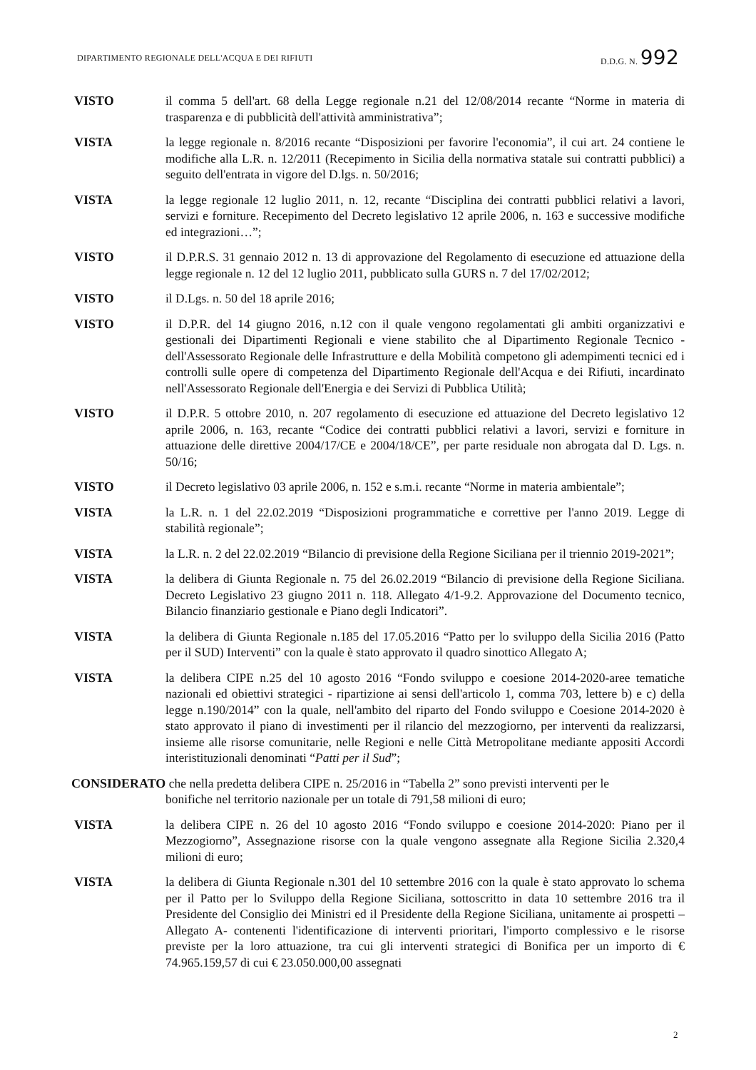DIPARTIMENTO REGIONALE DELL'ACQUA E DEI RIFIUTI D.D.G. N. 992
VISTO il comma 5 dell'art. 68 della Legge regionale n.21 del 12/08/2014 recante “Norme in materia di trasparenza e di pubblicità dell'attività amministrativa”;
VISTA la legge regionale n. 8/2016 recante “Disposizioni per favorire l'economia”, il cui art. 24 contiene le modifiche alla L.R. n. 12/2011 (Recepimento in Sicilia della normativa statale sui contratti pubblici) a seguito dell'entrata in vigore del D.lgs. n. 50/2016;
VISTA la legge regionale 12 luglio 2011, n. 12, recante “Disciplina dei contratti pubblici relativi a lavori, servizi e forniture. Recepimento del Decreto legislativo 12 aprile 2006, n. 163 e successive modifiche ed integrazioni…”;
VISTO il D.P.R.S. 31 gennaio 2012 n. 13 di approvazione del Regolamento di esecuzione ed attuazione della legge regionale n. 12 del 12 luglio 2011, pubblicato sulla GURS n. 7 del 17/02/2012;
VISTO il D.Lgs. n. 50 del 18 aprile 2016;
VISTO il D.P.R. del 14 giugno 2016, n.12 con il quale vengono regolamentati gli ambiti organizzativi e gestionali dei Dipartimenti Regionali e viene stabilito che al Dipartimento Regionale Tecnico - dell'Assessorato Regionale delle Infrastrutture e della Mobilità competono gli adempimenti tecnici ed i controlli sulle opere di competenza del Dipartimento Regionale dell'Acqua e dei Rifiuti, incardinato nell'Assessorato Regionale dell'Energia e dei Servizi di Pubblica Utilità;
VISTO il D.P.R. 5 ottobre 2010, n. 207 regolamento di esecuzione ed attuazione del Decreto legislativo 12 aprile 2006, n. 163, recante “Codice dei contratti pubblici relativi a lavori, servizi e forniture in attuazione delle direttive 2004/17/CE e 2004/18/CE”, per parte residuale non abrogata dal D. Lgs. n. 50/16;
VISTO il Decreto legislativo 03 aprile 2006, n. 152 e s.m.i. recante “Norme in materia ambientale”;
VISTA la L.R. n. 1 del 22.02.2019 “Disposizioni programmatiche e correttive per l'anno 2019. Legge di stabilità regionale”;
VISTA la L.R. n. 2 del 22.02.2019 “Bilancio di previsione della Regione Siciliana per il triennio 2019-2021”;
VISTA la delibera di Giunta Regionale n. 75 del 26.02.2019 “Bilancio di previsione della Regione Siciliana. Decreto Legislativo 23 giugno 2011 n. 118. Allegato 4/1-9.2. Approvazione del Documento tecnico, Bilancio finanziario gestionale e Piano degli Indicatori”.
VISTA la delibera di Giunta Regionale n.185 del 17.05.2016 “Patto per lo sviluppo della Sicilia 2016 (Patto per il SUD) Interventi” con la quale è stato approvato il quadro sinottico Allegato A;
VISTA la delibera CIPE n.25 del 10 agosto 2016 “Fondo sviluppo e coesione 2014-2020-aree tematiche nazionali ed obiettivi strategici - ripartizione ai sensi dell'articolo 1, comma 703, lettere b) e c) della legge n.190/2014” con la quale, nell'ambito del riparto del Fondo sviluppo e Coesione 2014-2020 è stato approvato il piano di investimenti per il rilancio del mezzogiorno, per interventi da realizzarsi, insieme alle risorse comunitarie, nelle Regioni e nelle Città Metropolitane mediante appositi Accordi interistituzionali denominati “Patti per il Sud”;
CONSIDERATO che nella predetta delibera CIPE n. 25/2016 in “Tabella 2” sono previsti interventi per le
bonifiche nel territorio nazionale per un totale di 791,58 milioni di euro;
VISTA la delibera CIPE n. 26 del 10 agosto 2016 “Fondo sviluppo e coesione 2014-2020: Piano per il Mezzogiorno”, Assegnazione risorse con la quale vengono assegnate alla Regione Sicilia 2.320,4 milioni di euro;
VISTA la delibera di Giunta Regionale n.301 del 10 settembre 2016 con la quale è stato approvato lo schema per il Patto per lo Sviluppo della Regione Siciliana, sottoscritto in data 10 settembre 2016 tra il Presidente del Consiglio dei Ministri ed il Presidente della Regione Siciliana, unitamente ai prospetti – Allegato A- contenenti l'identificazione di interventi prioritari, l'importo complessivo e le risorse previste per la loro attuazione, tra cui gli interventi strategici di Bonifica per un importo di € 74.965.159,57 di cui € 23.050.000,00 assegnati
2